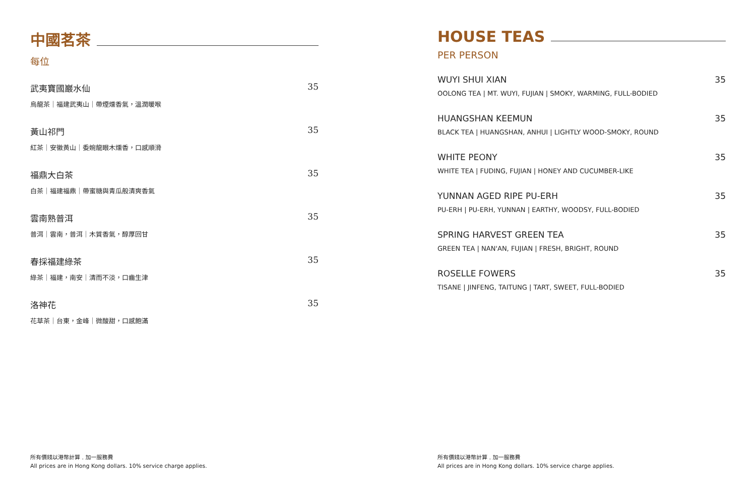中國茗茶
每位
武夷寶國巖水仙 35
烏龍茶｜福建武夷山｜帶煙燻香氣，溫潤暖喉
黃山祁門 35
紅茶｜安徽黃山｜委婉龍眼木燻香，口感順滑
福鼎大白茶 35
白茶｜福建福鼎｜帶蜜糖與青瓜般清爽香氣
雲南熟普洱 35
普洱｜雲南，普洱｜木質香氣，醇厚回甘
春採福建綠茶 35
綠茶｜福建，南安｜清而不淡，口齒生津
洛神花 35
花草茶｜台東，金峰｜微酸甜，口感飽滿
所有價錢以港幣計算 . 加一服務費
All prices are in Hong Kong dollars. 10% service charge applies.
HOUSE TEAS
PER PERSON
WUYI SHUI XIAN 35
OOLONG TEA | MT. WUYI, FUJIAN | SMOKY, WARMING, FULL-BODIED
HUANGSHAN KEEMUN 35
BLACK TEA | HUANGSHAN, ANHUI | LIGHTLY WOOD-SMOKY, ROUND
WHITE PEONY 35
WHITE TEA | FUDING, FUJIAN | HONEY AND CUCUMBER-LIKE
YUNNAN AGED RIPE PU-ERH 35
PU-ERH | PU-ERH, YUNNAN | EARTHY, WOODSY, FULL-BODIED
SPRING HARVEST GREEN TEA 35
GREEN TEA | NAN'AN, FUJIAN | FRESH, BRIGHT, ROUND
ROSELLE FOWERS 35
TISANE | JINFENG, TAITUNG | TART, SWEET, FULL-BODIED
所有價錢以港幣計算 . 加一服務費
All prices are in Hong Kong dollars. 10% service charge applies.